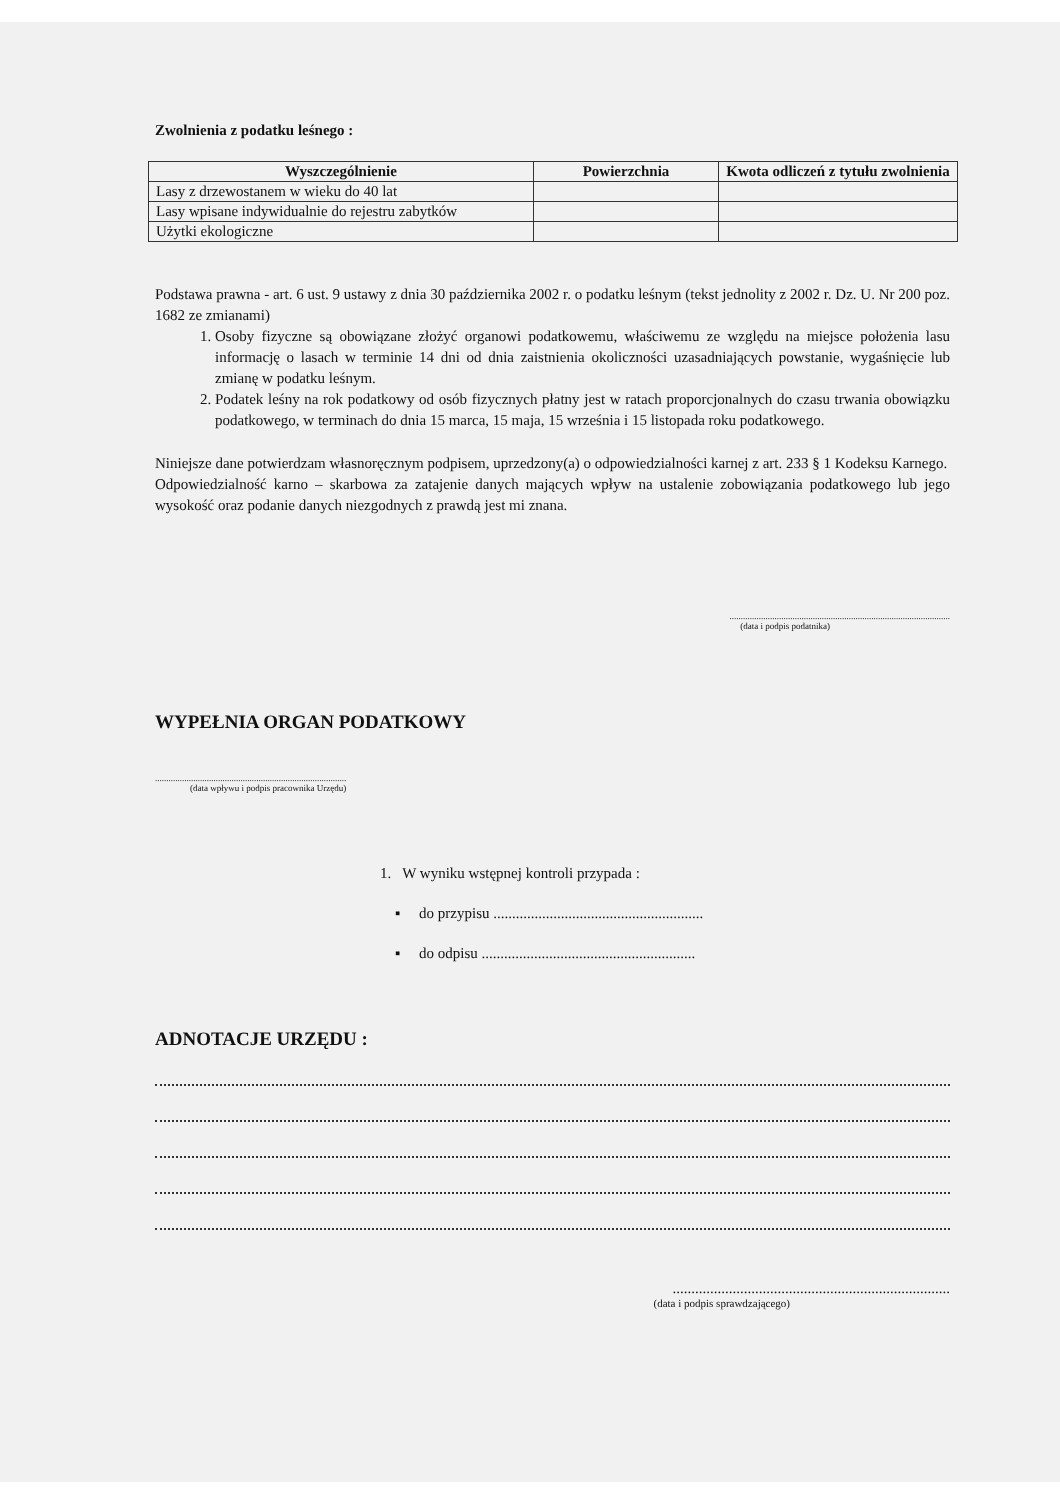Zwolnienia z podatku leśnego :
| Wyszczególnienie | Powierzchnia | Kwota odliczeń z tytułu zwolnienia |
| --- | --- | --- |
| Lasy z drzewostanem w wieku do 40 lat | | |
| Lasy wpisane indywidualnie do rejestru zabytków | | |
| Użytki ekologiczne | | |
Podstawa prawna - art. 6 ust. 9 ustawy z dnia 30 października 2002 r. o podatku leśnym (tekst jednolity z 2002 r. Dz. U. Nr 200 poz. 1682 ze zmianami)
1. Osoby fizyczne są obowiązane złożyć organowi podatkowemu, właściwemu ze względu na miejsce położenia lasu informację o lasach w terminie 14 dni od dnia zaistnienia okoliczności uzasadniających powstanie, wygaśnięcie lub zmianę w podatku leśnym.
2. Podatek leśny na rok podatkowy od osób fizycznych płatny jest w ratach proporcjonalnych do czasu trwania obowiązku podatkowego, w terminach do dnia 15 marca, 15 maja, 15 września i 15 listopada roku podatkowego.
Niniejsze dane potwierdzam własnoręcznym podpisem, uprzedzony(a) o odpowiedzialności karnej z art. 233 § 1 Kodeksu Karnego.
Odpowiedzialność karno – skarbowa za zatajenie danych mających wpływ na ustalenie zobowiązania podatkowego lub jego wysokość oraz podanie danych niezgodnych z prawdą jest mi znana.
..................................................................................................
(data i podpis podatnika)
WYPEŁNIA ORGAN PODATKOWY
.....................................................................................
(data wpływu i podpis pracownika Urzędu)
1. W wyniku wstępnej kontroli przypada :
▪ do przypisu ........................................................
▪ do odpisu .........................................................
ADNOTACJE URZĘDU :
..........................................................................
(data i podpis sprawdzającego)